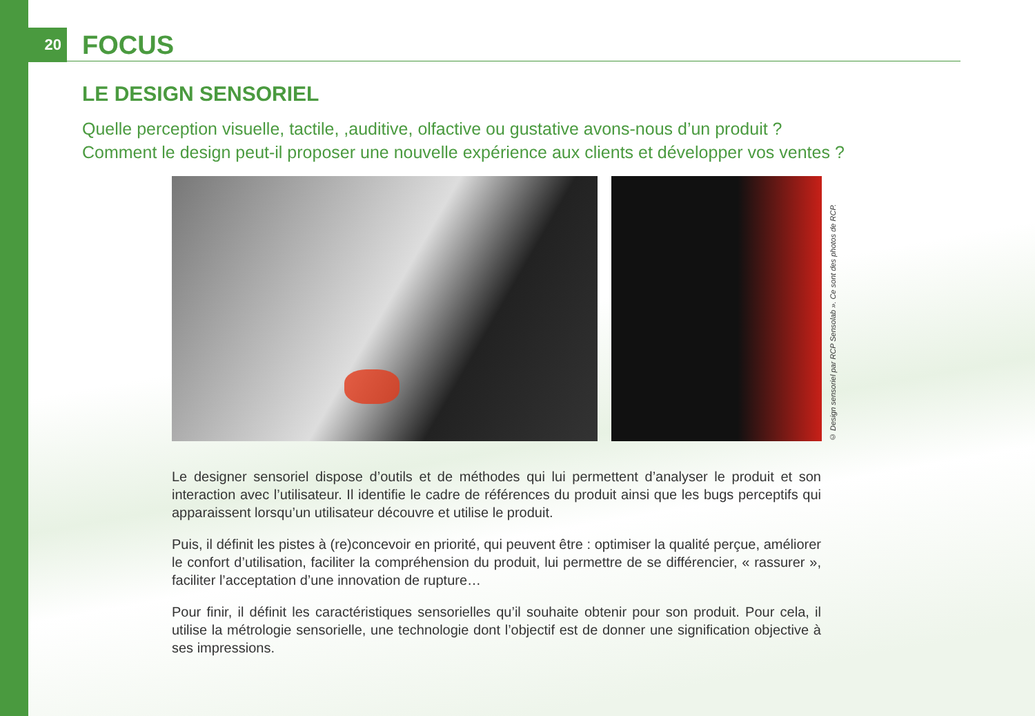20
FOCUS
LE DESIGN SENSORIEL
Quelle perception visuelle, tactile, ,auditive, olfactive ou gustative avons-nous d’un produit ?
Comment le design peut-il proposer une nouvelle expérience aux clients et développer vos ventes ?
© Design sensoriel par RCP Sensolab ». Ce sont des photos de RCP.
Le designer sensoriel dispose d’outils et de méthodes qui lui permettent d’analyser le produit et son interaction avec l’utilisateur. Il identifie le cadre de références du produit ainsi que les bugs perceptifs qui apparaissent lorsqu’un utilisateur découvre et utilise le produit.
Puis, il définit les pistes à (re)concevoir en priorité, qui peuvent être : optimiser la qualité perçue, améliorer le confort d’utilisation, faciliter la compréhension du produit, lui permettre de se différencier, « rassurer », faciliter l’acceptation d’une innovation de rupture…
Pour finir, il définit les caractéristiques sensorielles qu’il souhaite obtenir pour son produit. Pour cela, il utilise la métrologie sensorielle, une technologie dont l’objectif est de donner une signification objective à ses impressions.